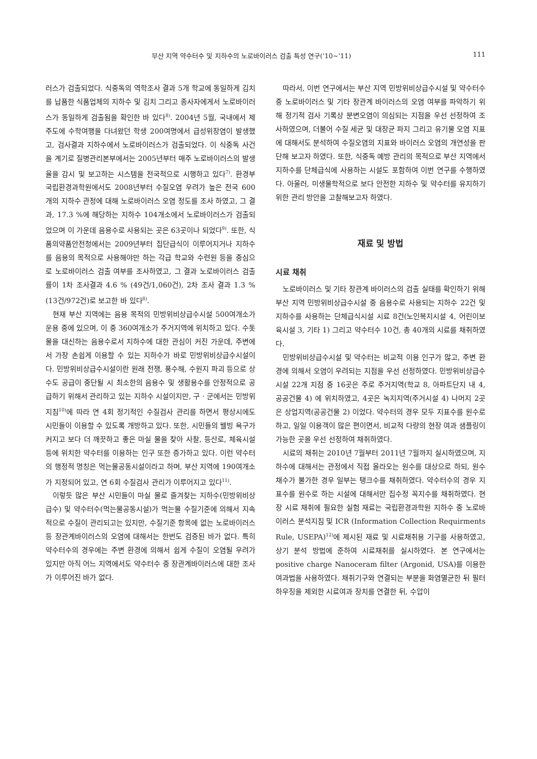부산 지역 약수터수 및 지하수의 노로바이러스 검출 특성 연구('10~'11) 111
러스가 검출되었다. 식중독의 역학조사 결과 5개 학교에 동일하게 김치를 납품한 식품업체의 지하수 및 김치 그리고 종사자에게서 노로바이러스가 동일하게 검출됨을 확인한 바 있다<sup>8)</sup>. 2004년 5월, 국내에서 제주도에 수학여행을 다녀왔던 학생 200여명에서 급성위장염이 발생했고, 검사결과 지하수에서 노로바이러스가 검출되었다. 이 식중독 사건을 계기로 질병관리본부에서는 2005년부터 매주 노로바이러스의 발생율을 감시 및 보고하는 시스템을 전국적으로 시행하고 있다<sup>7)</sup>. 환경부 국립환경과학원에서도 2008년부터 수질오염 우려가 높은 전국 600개의 지하수 관정에 대해 노로바이러스 오염 정도를 조사 하였고, 그 결과, 17.3 %에 해당하는 지하수 104개소에서 노로바이러스가 검출되었으며 이 가운데 음용수로 사용되는 곳은 63곳이나 되었다<sup>9)</sup>. 또한, 식품의약품안전청에서는 2009년부터 집단급식이 이루어지거나 지하수를 음용의 목적으로 사용해야만 하는 각급 학교와 수련원 등을 중심으로 노로바이러스 검출 여부를 조사하였고, 그 결과 노로바이러스 검출률이 1차 조사결과 4.6 % (49건/1,060건), 2차 조사 결과 1.3 % (13건/972건)로 보고한 바 있다<sup>8)</sup>.
현재 부산 지역에는 음용 목적의 민방위비상급수시설 500여개소가 운용 중에 있으며, 이 중 360여개소가 주거지역에 위치하고 있다. 수돗물을 대신하는 음용수로서 지하수에 대한 관심이 커진 가운데, 주변에서 가장 손쉽게 이용할 수 있는 지하수가 바로 민방위비상급수시설이다. 민방위비상급수시설이란 원래 전쟁, 풍수해, 수원지 파괴 등으로 상수도 공급이 중단될 시 최소한의 음용수 및 생활용수를 안정적으로 공급하기 위해서 관리하고 있는 지하수 시설이지만, 구 · 군에서는 민방위지침<sup>10)</sup>에 따라 연 4회 정기적인 수질검사 관리를 하면서 평상시에도 시민들이 이용할 수 있도록 개방하고 있다. 또한, 시민들의 웰빙 욕구가 커지고 보다 더 깨끗하고 좋은 마실 물을 찾아 사찰, 등산로, 체육시설 등에 위치한 약수터를 이용하는 인구 또한 증가하고 있다. 이런 약수터의 행정적 명칭은 먹는물공동시설이라고 하며, 부산 지역에 190여개소가 지정되어 있고, 연 6회 수질검사 관리가 이루어지고 있다<sup>11)</sup>.
이렇듯 많은 부산 시민들이 마실 물로 즐겨찾는 지하수(민방위비상급수) 및 약수터수(먹는물공동시설)가 먹는물 수질기준에 의해서 지속적으로 수질이 관리되고는 있지만, 수질기준 항목에 없는 노로바이러스 등 장관계바이러스의 오염에 대해서는 한번도 검증된 바가 없다. 특히 약수터수의 경우에는 주변 환경에 의해서 쉽게 수질이 오염될 우려가 있지만 아직 어느 지역에서도 약수터수 중 장관계바이러스에 대한 조사가 이루어진 바가 없다.
따라서, 이번 연구에서는 부산 지역 민방위비상급수시설 및 약수터수 중 노로바이러스 및 기타 장관계 바이러스의 오염 여부를 파악하기 위해 정기적 검사 기록상 분변오염이 의심되는 지점을 우선 선정하여 조사하였으며, 더불어 수질 세균 및 대장균 파지 그리고 유기물 오염 지표에 대해서도 분석하여 수질오염의 지표와 바이러스 오염의 개연성을 판단해 보고자 하였다. 또한, 식중독 예방 관리의 목적으로 부산 지역에서 지하수를 단체급식에 사용하는 시설도 포함하여 이번 연구를 수행하였다. 아울러, 미생물학적으로 보다 안전한 지하수 및 약수터를 유지하기 위한 관리 방안을 고찰해보고자 하였다.
재료 및 방법
시료 채취
노로바이러스 및 기타 장관계 바이러스의 검출 실태를 확인하기 위해 부산 지역 민방위비상급수시설 중 음용수로 사용되는 지하수 22건 및 지하수를 사용하는 단체급식시설 시료 8건(노인복지시설 4, 어린이보육시설 3, 기타 1) 그리고 약수터수 10건, 총 40개의 시료를 채취하였다.
민방위비상급수시설 및 약수터는 비교적 이용 인구가 많고, 주변 환경에 의해서 오염이 우려되는 지점을 우선 선정하였다. 민방위비상급수시설 22개 지점 중 16곳은 주로 주거지역(학교 8, 아파트단지 내 4, 공공건물 4) 에 위치하였고, 4곳은 녹지지역(주거시설 4) 나머지 2곳은 상업지역(공공건물 2) 이었다. 약수터의 경우 모두 지표수를 원수로 하고, 일일 이용객이 많은 편이면서, 비교적 다량의 현장 여과 샘플링이 가능한 곳을 우선 선정하여 채취하였다.
시료의 채취는 2010년 7월부터 2011년 7월까지 실시하였으며, 지하수에 대해서는 관정에서 직접 올라오는 원수를 대상으로 하되, 원수 채수가 불가한 경우 일부는 탱크수를 채취하였다. 약수터수의 경우 지표수를 원수로 하는 시설에 대해서만 집수정 꼭지수를 채취하였다. 현장 시료 채취에 필요한 실험 재료는 국립환경과학원 지하수 중 노로바이러스 분석지침 및 ICR (Information Collection Requirments Rule, USEPA)<sup>12)</sup>에 제시된 재료 및 시료채취용 기구를 사용하였고, 상기 분석 방법에 준하여 시료채취를 실시하였다. 본 연구에서는 positive charge Nanoceram filter (Argonid, USA)를 이용한 여과법을 사용하였다. 채취기구와 연결되는 부분을 화염멸균한 뒤 필터하우징을 제외한 시료여과 장치를 연결한 뒤, 수압이